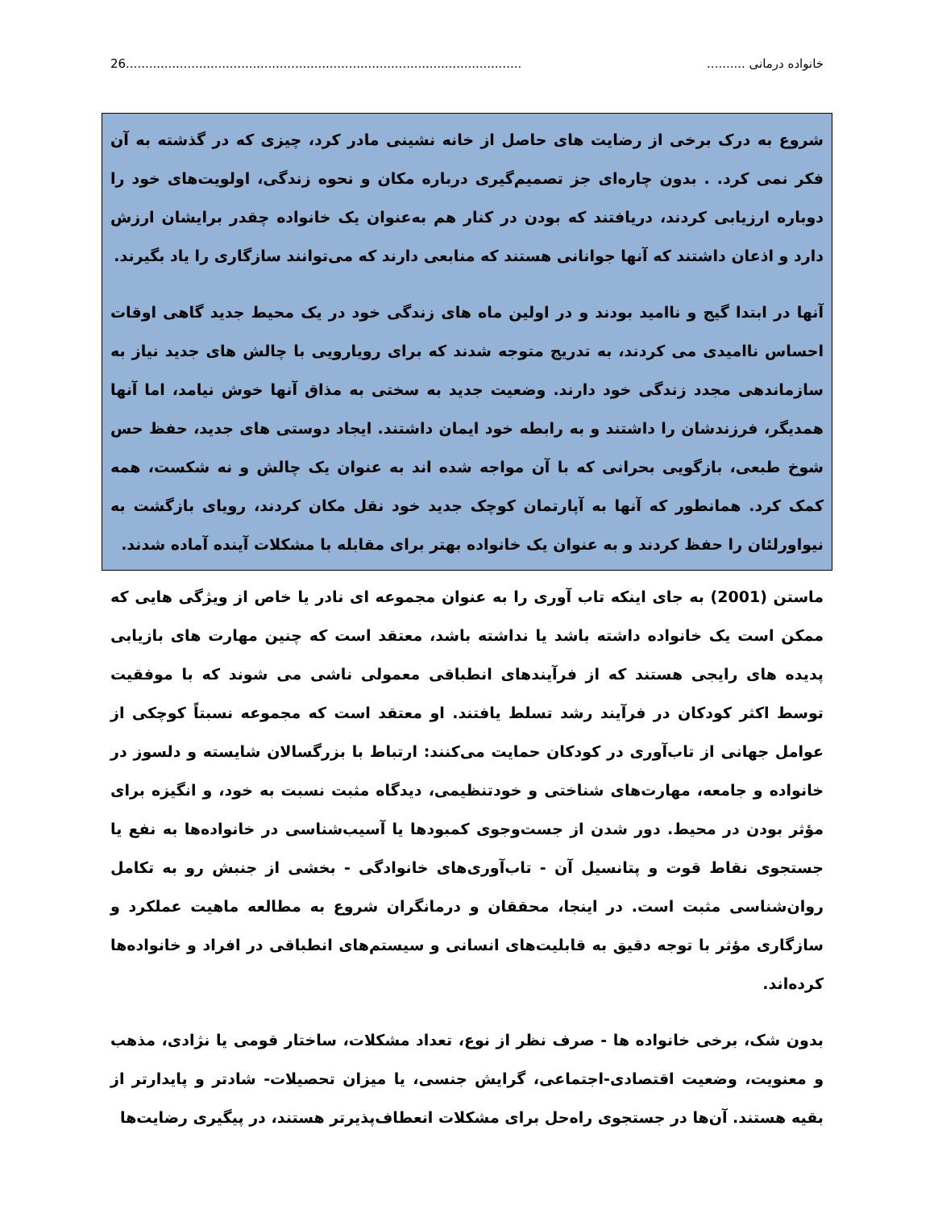خانواده درمانی .......... 26.......................................................................................................
شروع به درک برخی از رضایت های حاصل از خانه نشینی مادر کرد، چیزی که در گذشته به آن فکر نمی کرد. . بدون چاره‌ای جز تصمیم‌گیری درباره مکان و نحوه زندگی، اولویت‌های خود را دوباره ارزیابی کردند، دریافتند که بودن در کنار هم به‌عنوان یک خانواده چقدر برایشان ارزش دارد و اذعان داشتند که آنها جوانانی هستند که منابعی دارند که می‌توانند سازگاری را یاد بگیرند.
آنها در ابتدا گیج و ناامید بودند و در اولین ماه های زندگی خود در یک محیط جدید گاهی اوقات احساس ناامیدی می کردند، به تدریج متوجه شدند که برای رویارویی با چالش های جدید نیاز به سازماندهی مجدد زندگی خود دارند. وضعیت جدید به سختی به مذاق آنها خوش نیامد، اما آنها همدیگر، فرزندشان را داشتند و به رابطه خود ایمان داشتند. ایجاد دوستی های جدید، حفظ حس شوخ طبعی، بازگویی بحرانی که با آن مواجه شده اند به عنوان یک چالش و نه شکست، همه کمک کرد. همانطور که آنها به آپارتمان کوچک جدید خود نقل مکان کردند، رویای بازگشت به نیواورلئان را حفظ کردند و به عنوان یک خانواده بهتر برای مقابله با مشکلات آینده آماده شدند.
ماستن (2001) به جای اینکه تاب آوری را به عنوان مجموعه ای نادر یا خاص از ویژگی هایی که ممکن است یک خانواده داشته باشد یا نداشته باشد، معتقد است که چنین مهارت های بازیابی پدیده های رایجی هستند که از فرآیندهای انطباقی معمولی ناشی می شوند که با موفقیت توسط اکثر کودکان در فرآیند رشد تسلط یافتند. او معتقد است که مجموعه نسبتاً کوچکی از عوامل جهانی از تاب‌آوری در کودکان حمایت می‌کنند: ارتباط با بزرگسالان شایسته و دلسوز در خانواده و جامعه، مهارت‌های شناختی و خودتنظیمی، دیدگاه مثبت نسبت به خود، و انگیزه برای مؤثر بودن در محیط. دور شدن از جست‌وجوی کمبودها یا آسیب‌شناسی در خانواده‌ها به نفع یا جستجوی نقاط قوت و پتانسیل آن - تاب‌آوری‌های خانوادگی - بخشی از جنبش رو به تکامل روان‌شناسی مثبت است. در اینجا، محققان و درمانگران شروع به مطالعه ماهیت عملکرد و سازگاری مؤثر با توجه دقیق به قابلیت‌های انسانی و سیستم‌های انطباقی در افراد و خانواده‌ها کرده‌اند.
بدون شک، برخی خانواده ها - صرف نظر از نوع، تعداد مشکلات، ساختار قومی یا نژادی، مذهب و معنویت، وضعیت اقتصادی-اجتماعی، گرایش جنسی، یا میزان تحصیلات- شادتر و پایدارتر از بقیه هستند. آن‌ها در جستجوی راه‌حل برای مشکلات انعطاف‌پذیرتر هستند، در پیگیری رضایت‌ها